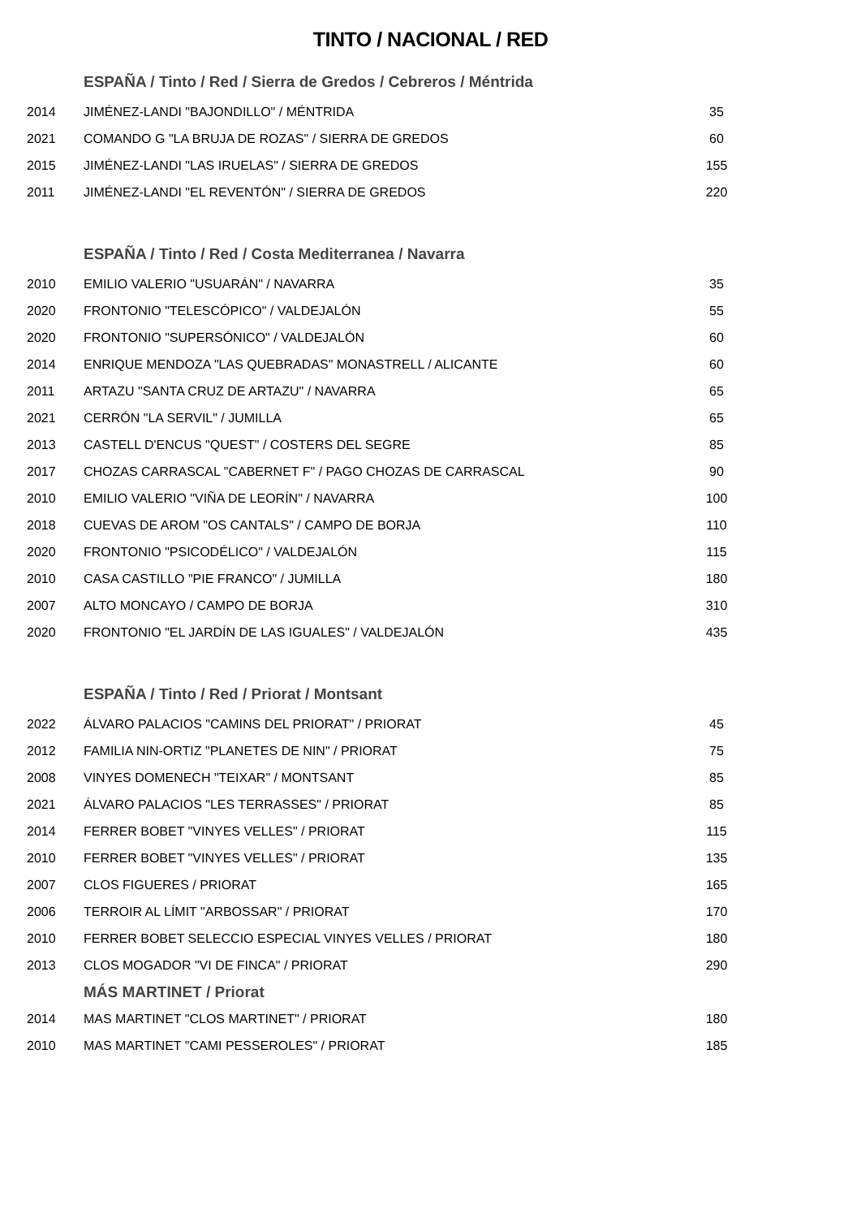TINTO / NACIONAL / RED
| | ESPAÑA / Tinto / Red / Sierra de Gredos / Cebreros / Méntrida | |
| 2014 | JIMÉNEZ-LANDI "BAJONDILLO" / MÉNTRIDA | 35 |
| 2021 | COMANDO G "LA BRUJA DE ROZAS" / SIERRA DE GREDOS | 60 |
| 2015 | JIMÉNEZ-LANDI "LAS IRUELAS" / SIERRA DE GREDOS | 155 |
| 2011 | JIMÉNEZ-LANDI "EL REVENTÓN" / SIERRA DE GREDOS | 220 |
| | ESPAÑA / Tinto / Red / Costa Mediterranea / Navarra | |
| 2010 | EMILIO VALERIO "USUARÁN" / NAVARRA | 35 |
| 2020 | FRONTONIO "TELESCÓPICO" / VALDEJALÓN | 55 |
| 2020 | FRONTONIO "SUPERSÓNICO" / VALDEJALÓN | 60 |
| 2014 | ENRIQUE MENDOZA "LAS QUEBRADAS" MONASTRELL / ALICANTE | 60 |
| 2011 | ARTAZU "SANTA CRUZ DE ARTAZU" / NAVARRA | 65 |
| 2021 | CERRÓN "LA SERVIL" / JUMILLA | 65 |
| 2013 | CASTELL D'ENCUS "QUEST" / COSTERS DEL SEGRE | 85 |
| 2017 | CHOZAS CARRASCAL "CABERNET F" / PAGO CHOZAS DE CARRASCAL | 90 |
| 2010 | EMILIO VALERIO "VIÑA DE LEORÍN" / NAVARRA | 100 |
| 2018 | CUEVAS DE AROM "OS CANTALS" / CAMPO DE BORJA | 110 |
| 2020 | FRONTONIO "PSICODÉLICO" / VALDEJALÓN | 115 |
| 2010 | CASA CASTILLO "PIE FRANCO" / JUMILLA | 180 |
| 2007 | ALTO MONCAYO / CAMPO DE BORJA | 310 |
| 2020 | FRONTONIO "EL JARDÍN DE LAS IGUALES" / VALDEJALÓN | 435 |
| | ESPAÑA / Tinto / Red / Priorat / Montsant | |
| 2022 | ÁLVARO PALACIOS "CAMINS DEL PRIORAT" / PRIORAT | 45 |
| 2012 | FAMILIA NIN-ORTIZ "PLANETES DE NIN" / PRIORAT | 75 |
| 2008 | VINYES DOMENECH "TEIXAR" / MONTSANT | 85 |
| 2021 | ÁLVARO PALACIOS "LES TERRASSES" / PRIORAT | 85 |
| 2014 | FERRER BOBET "VINYES VELLES" / PRIORAT | 115 |
| 2010 | FERRER BOBET "VINYES VELLES" / PRIORAT | 135 |
| 2007 | CLOS FIGUERES / PRIORAT | 165 |
| 2006 | TERROIR AL LÍMIT "ARBOSSAR" / PRIORAT | 170 |
| 2010 | FERRER BOBET SELECCIO ESPECIAL VINYES VELLES / PRIORAT | 180 |
| 2013 | CLOS MOGADOR "VI DE FINCA" / PRIORAT | 290 |
| | MÁS MARTINET / Priorat | |
| 2014 | MAS MARTINET "CLOS MARTINET" / PRIORAT | 180 |
| 2010 | MAS MARTINET "CAMI PESSEROLES" / PRIORAT | 185 |